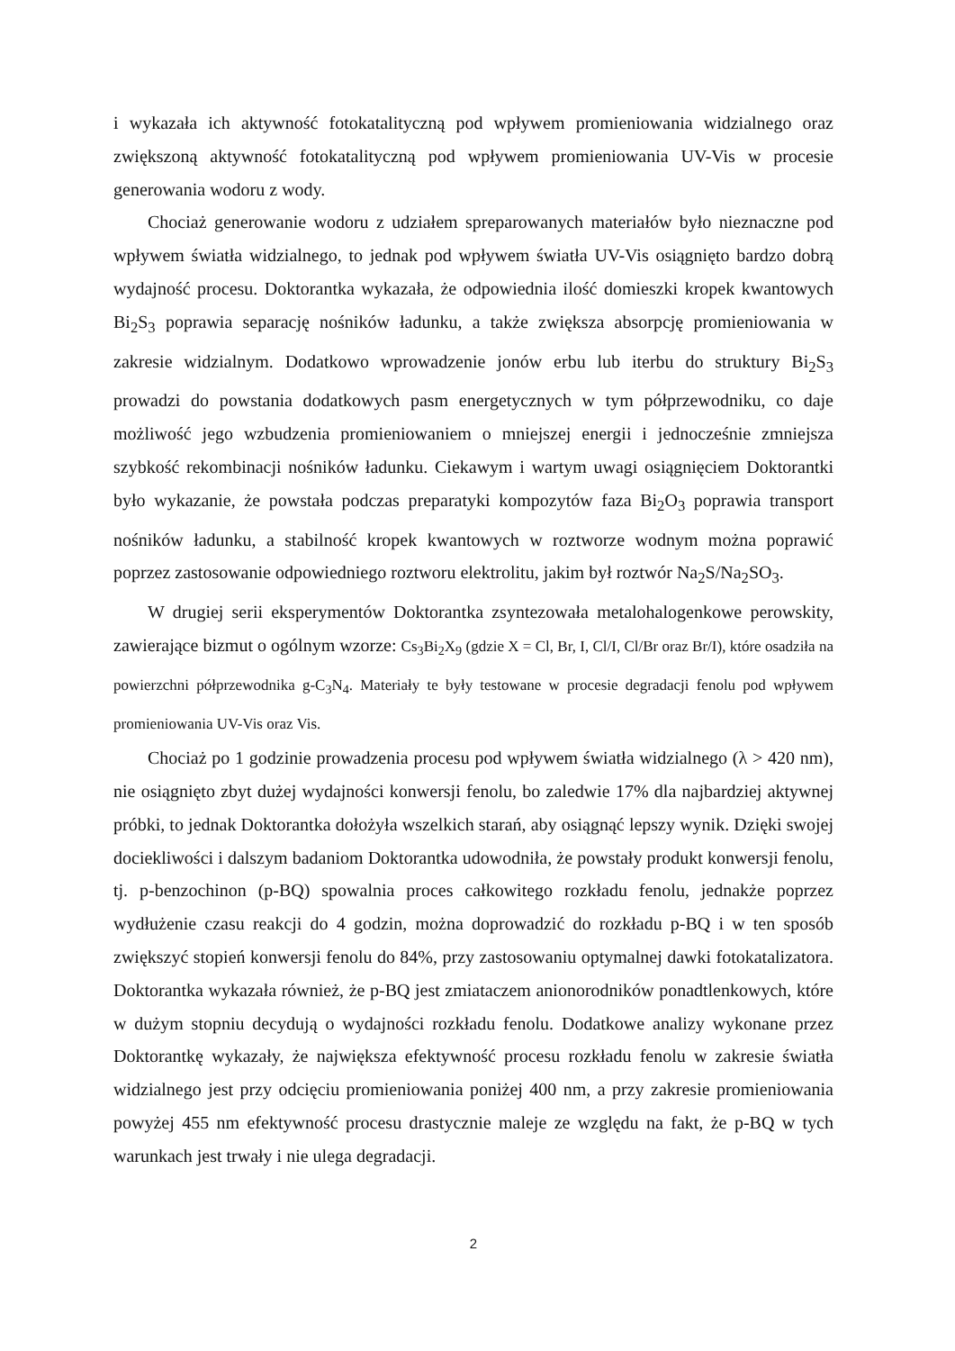i wykazała ich aktywność fotokatalityczną pod wpływem promieniowania widzialnego oraz zwiększoną aktywność fotokatalityczną pod wpływem promieniowania UV-Vis w procesie generowania wodoru z wody.
Chociaż generowanie wodoru z udziałem spreparowanych materiałów było nieznaczne pod wpływem światła widzialnego, to jednak pod wpływem światła UV-Vis osiągnięto bardzo dobrą wydajność procesu. Doktorantka wykazała, że odpowiednia ilość domieszki kropek kwantowych Bi<sub>2</sub>S<sub>3</sub> poprawia separację nośników ładunku, a także zwiększa absorpcję promieniowania w zakresie widzialnym. Dodatkowo wprowadzenie jonów erbu lub iterbu do struktury Bi<sub>2</sub>S<sub>3</sub> prowadzi do powstania dodatkowych pasm energetycznych w tym półprzewodniku, co daje możliwość jego wzbudzenia promieniowaniem o mniejszej energii i jednocześnie zmniejsza szybkość rekombinacji nośników ładunku. Ciekawym i wartym uwagi osiągnięciem Doktorantki było wykazanie, że powstała podczas preparatyki kompozytów faza Bi<sub>2</sub>O<sub>3</sub> poprawia transport nośników ładunku, a stabilność kropek kwantowych w roztworze wodnym można poprawić poprzez zastosowanie odpowiedniego roztworu elektrolitu, jakim był roztwór Na<sub>2</sub>S/Na<sub>2</sub>SO<sub>3</sub>.
W drugiej serii eksperymentów Doktorantka zsyntezowała metalohalogenkowe perowskity, zawierające bizmut o ogólnym wzorze: Cs<sub>3</sub>Bi<sub>2</sub>X<sub>9</sub> (gdzie X = Cl, Br, I, Cl/I, Cl/Br oraz Br/I), które osadziła na powierzchni półprzewodnika g-C<sub>3</sub>N<sub>4</sub>. Materiały te były testowane w procesie degradacji fenolu pod wpływem promieniowania UV-Vis oraz Vis.
Chociaż po 1 godzinie prowadzenia procesu pod wpływem światła widzialnego (λ > 420 nm), nie osiągnięto zbyt dużej wydajności konwersji fenolu, bo zaledwie 17% dla najbardziej aktywnej próbki, to jednak Doktorantka dołożyła wszelkich starań, aby osiągnąć lepszy wynik. Dzięki swojej dociekliwości i dalszym badaniom Doktorantka udowodniła, że powstały produkt konwersji fenolu, tj. p-benzochinon (p-BQ) spowalnia proces całkowitego rozkładu fenolu, jednakże poprzez wydłużenie czasu reakcji do 4 godzin, można doprowadzić do rozkładu p-BQ i w ten sposób zwiększyć stopień konwersji fenolu do 84%, przy zastosowaniu optymalnej dawki fotokatalizatora. Doktorantka wykazała również, że p-BQ jest zmiataczem anionorodników ponadtlenkowych, które w dużym stopniu decydują o wydajności rozkładu fenolu. Dodatkowe analizy wykonane przez Doktorantkę wykazały, że największa efektywność procesu rozkładu fenolu w zakresie światła widzialnego jest przy odcięciu promieniowania poniżej 400 nm, a przy zakresie promieniowania powyżej 455 nm efektywność procesu drastycznie maleje ze względu na fakt, że p-BQ w tych warunkach jest trwały i nie ulega degradacji.
2